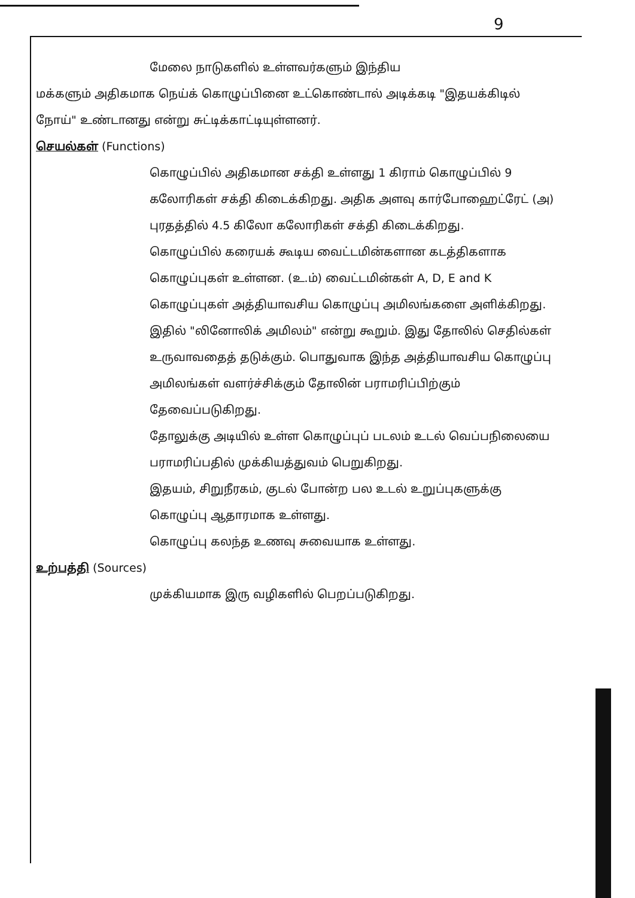9
மேலை நாடுகளில் உள்ளவர்களும் இந்திய
மக்களும் அதிகமாக நெய்க் கொழுப்பினை உட்கொண்டால் அடிக்கடி "இதயக்கிடில் நோய்" உண்டானது என்று சுட்டிக்காட்டியுள்ளனர்.
செயல்கள் (Functions)
கொழுப்பில் அதிகமான சக்தி உள்ளது 1 கிராம் கொழுப்பில் 9 கலோரிகள் சக்தி கிடைக்கிறது. அதிக அளவு கார்போஹைட்ரேட் (அ) புரதத்தில் 4.5 கிலோ கலோரிகள் சக்தி கிடைக்கிறது.
கொழுப்பில் கரையக் கூடிய வைட்டமின்களான கடத்திகளாக கொழுப்புகள் உள்ளன. (உ.ம்) வைட்டமின்கள் A, D, E and K
கொழுப்புகள் அத்தியாவசிய கொழுப்பு அமிலங்களை அளிக்கிறது. இதில் "லினோலிக் அமிலம்" என்று கூறும். இது தோலில் செதில்கள் உருவாவதைத் தடுக்கும். பொதுவாக இந்த அத்தியாவசிய கொழுப்பு அமிலங்கள் வளர்ச்சிக்கும் தோலின் பராமரிப்பிற்கும் தேவைப்படுகிறது.
தோலுக்கு அடியில் உள்ள கொழுப்புப் படலம் உடல் வெப்பநிலையை பராமரிப்பதில் முக்கியத்துவம் பெறுகிறது.
இதயம், சிறுநீரகம், குடல் போன்ற பல உடல் உறுப்புகளுக்கு கொழுப்பு ஆதாரமாக உள்ளது.
கொழுப்பு கலந்த உணவு சுவையாக உள்ளது.
உற்பத்தி (Sources)
முக்கியமாக இரு வழிகளில் பெறப்படுகிறது.